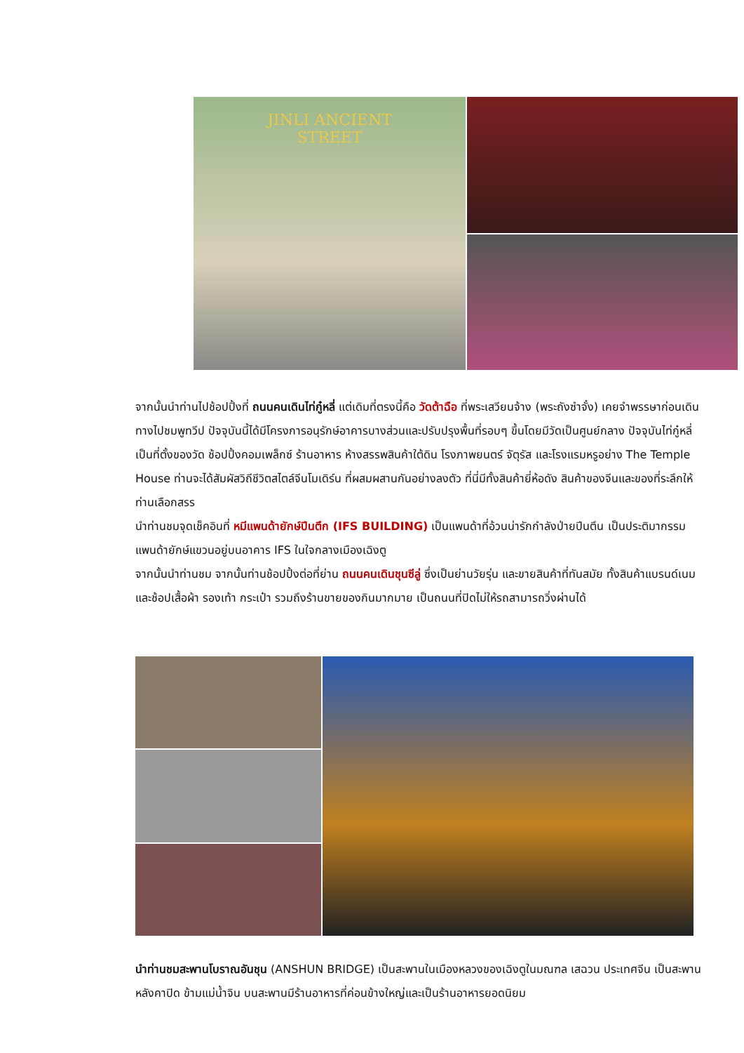JINLI ANCIENT
STREET
จากนั้นนำท่านไปช้อปปิ้งที่ ถนนคนเดินไท่กู๋หลี่ แต่เดิมที่ตรงนี้คือ วัดต้าฉือ ที่พระเสวียนจ้าง (พระถังซำจั๋ง) เคยจำพรรษาก่อนเดินทางไปชมพูทวีป ปัจจุบันนี้ได้มีโครงการอนุรักษ์อาคารบางส่วนและปรับปรุงพื้นที่รอบๆ ขึ้นโดยมีวัดเป็นศูนย์กลาง ปัจจุบันไท่กู๋หลี่เป็นที่ตั้งของวัด ช้อปปิ้งคอมเพล็กซ์ ร้านอาหาร ห้างสรรพสินค้าใต้ดิน โรงภาพยนตร์ จัตุรัส และโรงแรมหรูอย่าง The Temple House ท่านจะได้สัมผัสวิถีชีวิตสไตล์จีนโมเดิร์น ที่ผสมผสานกันอย่างลงตัว ที่นี่มีทั้งสินค้ายี่ห้อดัง สินค้าของจีนและของที่ระลึกให้ท่านเลือกสรร
นำท่านชมจุดเช็คอินที่ หมีแพนด้ายักษ์ปีนตึก (IFS BUILDING) เป็นแพนด้าที่อ้วนน่ารักกำลังป่ายปีนตึน เป็นประติมากรรมแพนด้ายักษ์แขวนอยู่บนอาคาร IFS ในใจกลางเมืองเฉิงตู
จากนั้นนำท่านชม จากนั้นท่านช้อปปิ้งต่อที่ย่าน ถนนคนเดินชุนซีลู่ ซึ่งเป็นย่านวัยรุ่น และขายสินค้าที่ทันสมัย ทั้งสินค้าแบรนด์เนมและช้อปเสื้อผ้า รองเท้า กระเป๋า รวมถึงร้านขายของกินมากมาย เป็นถนนที่ปิดไม่ให้รถสามารถวิ่งผ่านได้
นำท่านชมสะพานโบราณอันชุน (ANSHUN BRIDGE) เป็นสะพานในเมืองหลวงของเฉิงตูในมณฑล เสฉวน ประเทศจีน เป็นสะพานหลังคาปิด ข้ามแม่น้ำจิน บนสะพานมีร้านอาหารที่ค่อนข้างใหญ่และเป็นร้านอาหารยอดนิยม